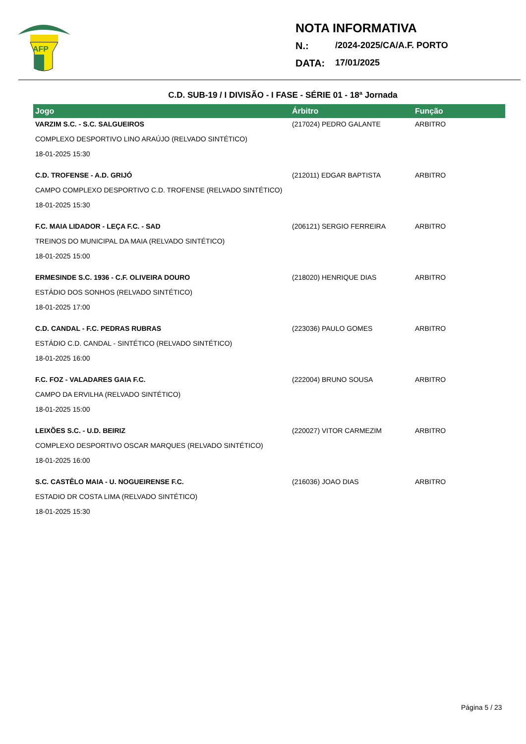AFP
NOTA INFORMATIVA
N.: /2024-2025/CA/A.F. PORTO
DATA: 17/01/2025
C.D. SUB-19 / I DIVISÃO - I FASE - SÉRIE 01 - 18ª Jornada
| Jogo | Árbitro | Função |
| --- | --- | --- |
| VARZIM S.C. - S.C. SALGUEIROS | (217024) PEDRO GALANTE | ARBITRO |
| COMPLEXO DESPORTIVO LINO ARAÚJO (RELVADO SINTÉTICO) | | |
| 18-01-2025 15:30 | | |
| C.D. TROFENSE - A.D. GRIJÓ | (212011) EDGAR BAPTISTA | ARBITRO |
| CAMPO COMPLEXO DESPORTIVO C.D. TROFENSE (RELVADO SINTÉTICO) | | |
| 18-01-2025 15:30 | | |
| F.C. MAIA LIDADOR - LEÇA F.C. - SAD | (206121) SERGIO FERREIRA | ARBITRO |
| TREINOS DO MUNICIPAL DA MAIA (RELVADO SINTÉTICO) | | |
| 18-01-2025 15:00 | | |
| ERMESINDE S.C. 1936 - C.F. OLIVEIRA DOURO | (218020) HENRIQUE DIAS | ARBITRO |
| ESTÁDIO DOS SONHOS (RELVADO SINTÉTICO) | | |
| 18-01-2025 17:00 | | |
| C.D. CANDAL - F.C. PEDRAS RUBRAS | (223036) PAULO GOMES | ARBITRO |
| ESTÁDIO C.D. CANDAL - SINTÉTICO (RELVADO SINTÉTICO) | | |
| 18-01-2025 16:00 | | |
| F.C. FOZ - VALADARES GAIA F.C. | (222004) BRUNO SOUSA | ARBITRO |
| CAMPO DA ERVILHA (RELVADO SINTÉTICO) | | |
| 18-01-2025 15:00 | | |
| LEIXÕES S.C. - U.D. BEIRIZ | (220027) VITOR CARMEZIM | ARBITRO |
| COMPLEXO DESPORTIVO OSCAR MARQUES (RELVADO SINTÉTICO) | | |
| 18-01-2025 16:00 | | |
| S.C. CASTÊLO MAIA - U. NOGUEIRENSE F.C. | (216036) JOAO DIAS | ARBITRO |
| ESTADIO DR COSTA LIMA (RELVADO SINTÉTICO) | | |
| 18-01-2025 15:30 | | |
Página 5 / 23